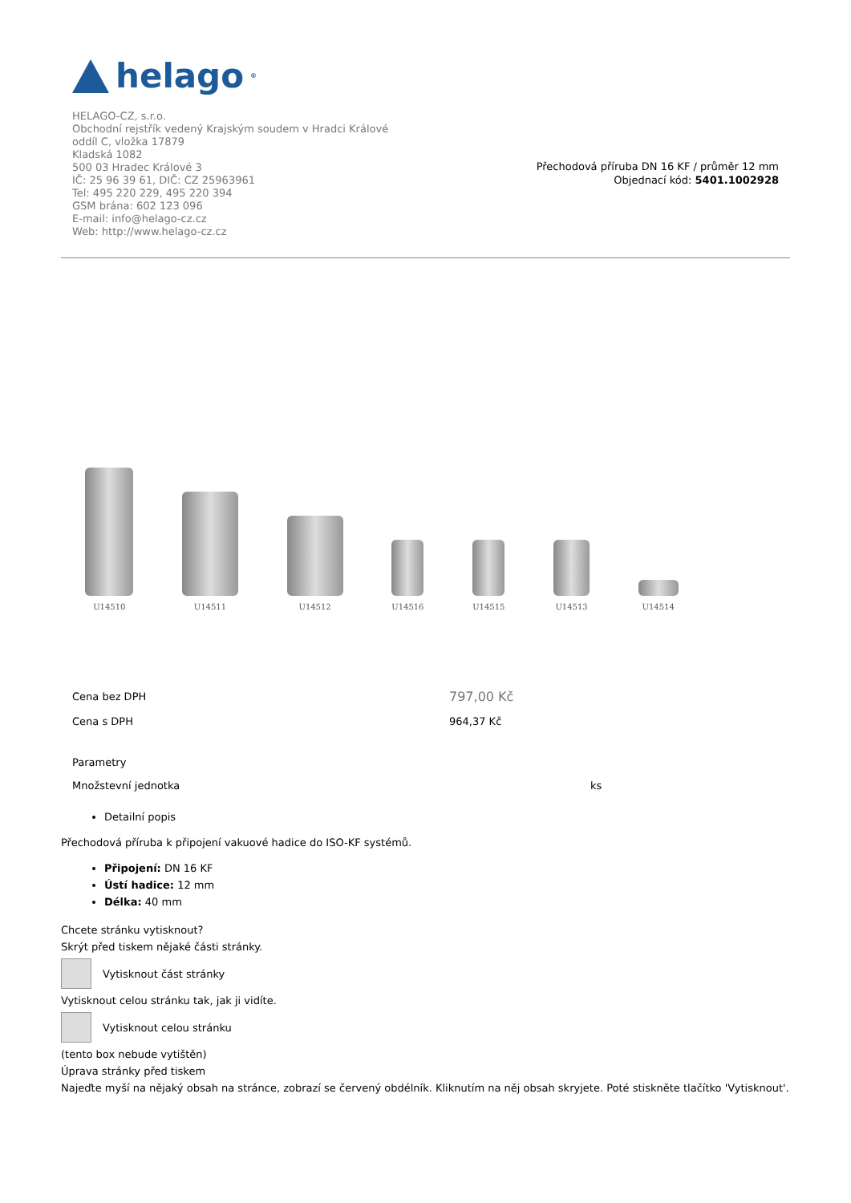helago<sup>®</sup>
HELAGO-CZ, s.r.o.
Obchodní rejstřík vedený Krajským soudem v Hradci Králové
oddíl C, vložka 17879
Kladská 1082
500 03 Hradec Králové 3
IČ: 25 96 39 61, DIČ: CZ 25963961
Tel: 495 220 229, 495 220 394
GSM brána: 602 123 096
E-mail: info@helago-cz.cz
Web: http://www.helago-cz.cz
Přechodová příruba DN 16 KF / průměr 12 mm
Objednací kód: 5401.1002928
U14510
U14511
U14512
U14516
U14515
U14513
U14514
| Cena bez DPH | 797,00 Kč |
| Cena s DPH | 964,37 Kč |
| Parametry | |
| Množstevní jednotka | ks |
Detailní popis
Přechodová příruba k připojení vakuové hadice do ISO-KF systémů.
Připojení: DN 16 KF
Ústí hadice: 12 mm
Délka: 40 mm
Chcete stránku vytisknout?
Skrýt před tiskem nějaké části stránky.
Vytisknout část stránky
Vytisknout celou stránku tak, jak ji vidíte.
Vytisknout celou stránku
(tento box nebude vytištěn)
Úprava stránky před tiskem
Najeďte myší na nějaký obsah na stránce, zobrazí se červený obdélník. Kliknutím na něj obsah skryjete. Poté stiskněte tlačítko 'Vytisknout'.